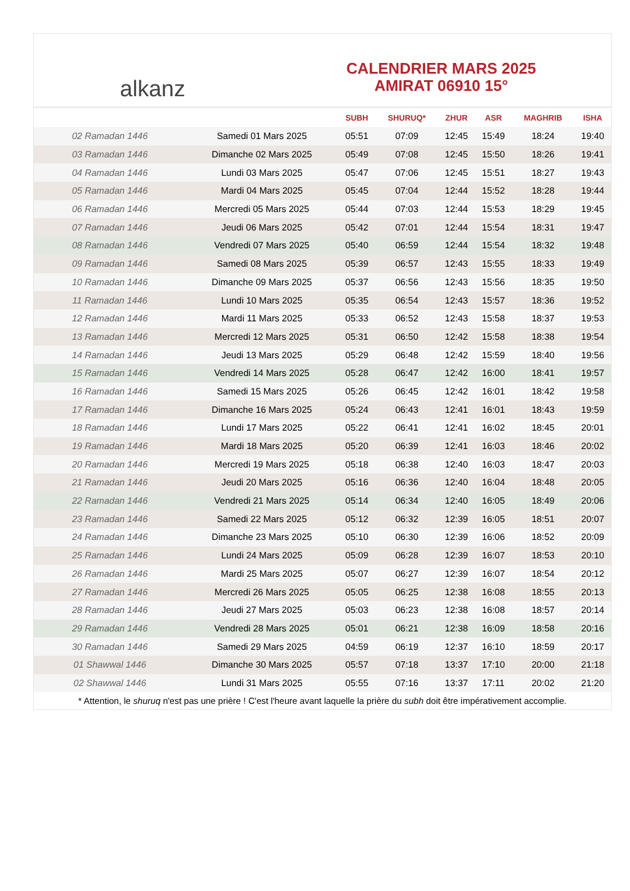alkanz
CALENDRIER MARS 2025
AMIRAT 06910 15°
| | | SUBH | SHURUQ* | ZHUR | ASR | MAGHRIB | ISHA |
| --- | --- | --- | --- | --- | --- | --- | --- |
| 02 Ramadan 1446 | Samedi 01 Mars 2025 | 05:51 | 07:09 | 12:45 | 15:49 | 18:24 | 19:40 |
| 03 Ramadan 1446 | Dimanche 02 Mars 2025 | 05:49 | 07:08 | 12:45 | 15:50 | 18:26 | 19:41 |
| 04 Ramadan 1446 | Lundi 03 Mars 2025 | 05:47 | 07:06 | 12:45 | 15:51 | 18:27 | 19:43 |
| 05 Ramadan 1446 | Mardi 04 Mars 2025 | 05:45 | 07:04 | 12:44 | 15:52 | 18:28 | 19:44 |
| 06 Ramadan 1446 | Mercredi 05 Mars 2025 | 05:44 | 07:03 | 12:44 | 15:53 | 18:29 | 19:45 |
| 07 Ramadan 1446 | Jeudi 06 Mars 2025 | 05:42 | 07:01 | 12:44 | 15:54 | 18:31 | 19:47 |
| 08 Ramadan 1446 | Vendredi 07 Mars 2025 | 05:40 | 06:59 | 12:44 | 15:54 | 18:32 | 19:48 |
| 09 Ramadan 1446 | Samedi 08 Mars 2025 | 05:39 | 06:57 | 12:43 | 15:55 | 18:33 | 19:49 |
| 10 Ramadan 1446 | Dimanche 09 Mars 2025 | 05:37 | 06:56 | 12:43 | 15:56 | 18:35 | 19:50 |
| 11 Ramadan 1446 | Lundi 10 Mars 2025 | 05:35 | 06:54 | 12:43 | 15:57 | 18:36 | 19:52 |
| 12 Ramadan 1446 | Mardi 11 Mars 2025 | 05:33 | 06:52 | 12:43 | 15:58 | 18:37 | 19:53 |
| 13 Ramadan 1446 | Mercredi 12 Mars 2025 | 05:31 | 06:50 | 12:42 | 15:58 | 18:38 | 19:54 |
| 14 Ramadan 1446 | Jeudi 13 Mars 2025 | 05:29 | 06:48 | 12:42 | 15:59 | 18:40 | 19:56 |
| 15 Ramadan 1446 | Vendredi 14 Mars 2025 | 05:28 | 06:47 | 12:42 | 16:00 | 18:41 | 19:57 |
| 16 Ramadan 1446 | Samedi 15 Mars 2025 | 05:26 | 06:45 | 12:42 | 16:01 | 18:42 | 19:58 |
| 17 Ramadan 1446 | Dimanche 16 Mars 2025 | 05:24 | 06:43 | 12:41 | 16:01 | 18:43 | 19:59 |
| 18 Ramadan 1446 | Lundi 17 Mars 2025 | 05:22 | 06:41 | 12:41 | 16:02 | 18:45 | 20:01 |
| 19 Ramadan 1446 | Mardi 18 Mars 2025 | 05:20 | 06:39 | 12:41 | 16:03 | 18:46 | 20:02 |
| 20 Ramadan 1446 | Mercredi 19 Mars 2025 | 05:18 | 06:38 | 12:40 | 16:03 | 18:47 | 20:03 |
| 21 Ramadan 1446 | Jeudi 20 Mars 2025 | 05:16 | 06:36 | 12:40 | 16:04 | 18:48 | 20:05 |
| 22 Ramadan 1446 | Vendredi 21 Mars 2025 | 05:14 | 06:34 | 12:40 | 16:05 | 18:49 | 20:06 |
| 23 Ramadan 1446 | Samedi 22 Mars 2025 | 05:12 | 06:32 | 12:39 | 16:05 | 18:51 | 20:07 |
| 24 Ramadan 1446 | Dimanche 23 Mars 2025 | 05:10 | 06:30 | 12:39 | 16:06 | 18:52 | 20:09 |
| 25 Ramadan 1446 | Lundi 24 Mars 2025 | 05:09 | 06:28 | 12:39 | 16:07 | 18:53 | 20:10 |
| 26 Ramadan 1446 | Mardi 25 Mars 2025 | 05:07 | 06:27 | 12:39 | 16:07 | 18:54 | 20:12 |
| 27 Ramadan 1446 | Mercredi 26 Mars 2025 | 05:05 | 06:25 | 12:38 | 16:08 | 18:55 | 20:13 |
| 28 Ramadan 1446 | Jeudi 27 Mars 2025 | 05:03 | 06:23 | 12:38 | 16:08 | 18:57 | 20:14 |
| 29 Ramadan 1446 | Vendredi 28 Mars 2025 | 05:01 | 06:21 | 12:38 | 16:09 | 18:58 | 20:16 |
| 30 Ramadan 1446 | Samedi 29 Mars 2025 | 04:59 | 06:19 | 12:37 | 16:10 | 18:59 | 20:17 |
| 01 Shawwal 1446 | Dimanche 30 Mars 2025 | 05:57 | 07:18 | 13:37 | 17:10 | 20:00 | 21:18 |
| 02 Shawwal 1446 | Lundi 31 Mars 2025 | 05:55 | 07:16 | 13:37 | 17:11 | 20:02 | 21:20 |
* Attention, le shuruq n'est pas une prière ! C'est l'heure avant laquelle la prière du subh doit être impérativement accomplie.